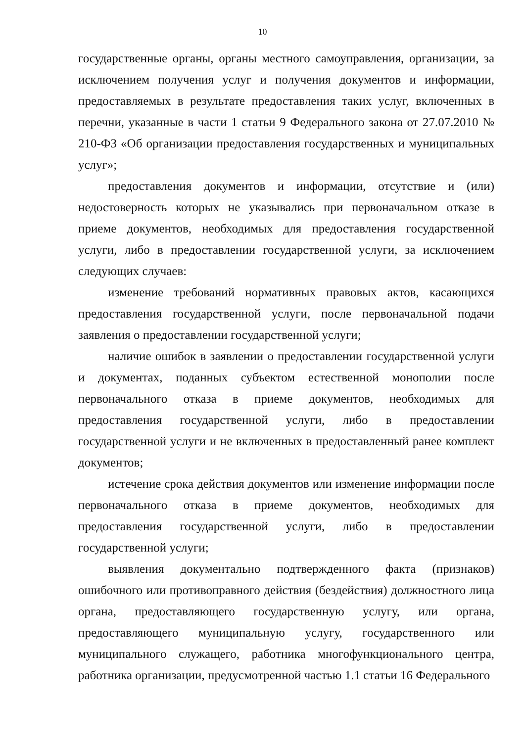10
государственные органы, органы местного самоуправления, организации, за исключением получения услуг и получения документов и информации, предоставляемых в результате предоставления таких услуг, включенных в перечни, указанные в части 1 статьи 9 Федерального закона от 27.07.2010 № 210-ФЗ «Об организации предоставления государственных и муниципальных услуг»;
предоставления документов и информации, отсутствие и (или) недостоверность которых не указывались при первоначальном отказе в приеме документов, необходимых для предоставления государственной услуги, либо в предоставлении государственной услуги, за исключением следующих случаев:
изменение требований нормативных правовых актов, касающихся предоставления государственной услуги, после первоначальной подачи заявления о предоставлении государственной услуги;
наличие ошибок в заявлении о предоставлении государственной услуги и документах, поданных субъектом естественной монополии после первоначального отказа в приеме документов, необходимых для предоставления государственной услуги, либо в предоставлении государственной услуги и не включенных в предоставленный ранее комплект документов;
истечение срока действия документов или изменение информации после первоначального отказа в приеме документов, необходимых для предоставления государственной услуги, либо в предоставлении государственной услуги;
выявления документально подтвержденного факта (признаков) ошибочного или противоправного действия (бездействия) должностного лица органа, предоставляющего государственную услугу, или органа, предоставляющего муниципальную услугу, государственного или муниципального служащего, работника многофункционального центра, работника организации, предусмотренной частью 1.1 статьи 16 Федерального